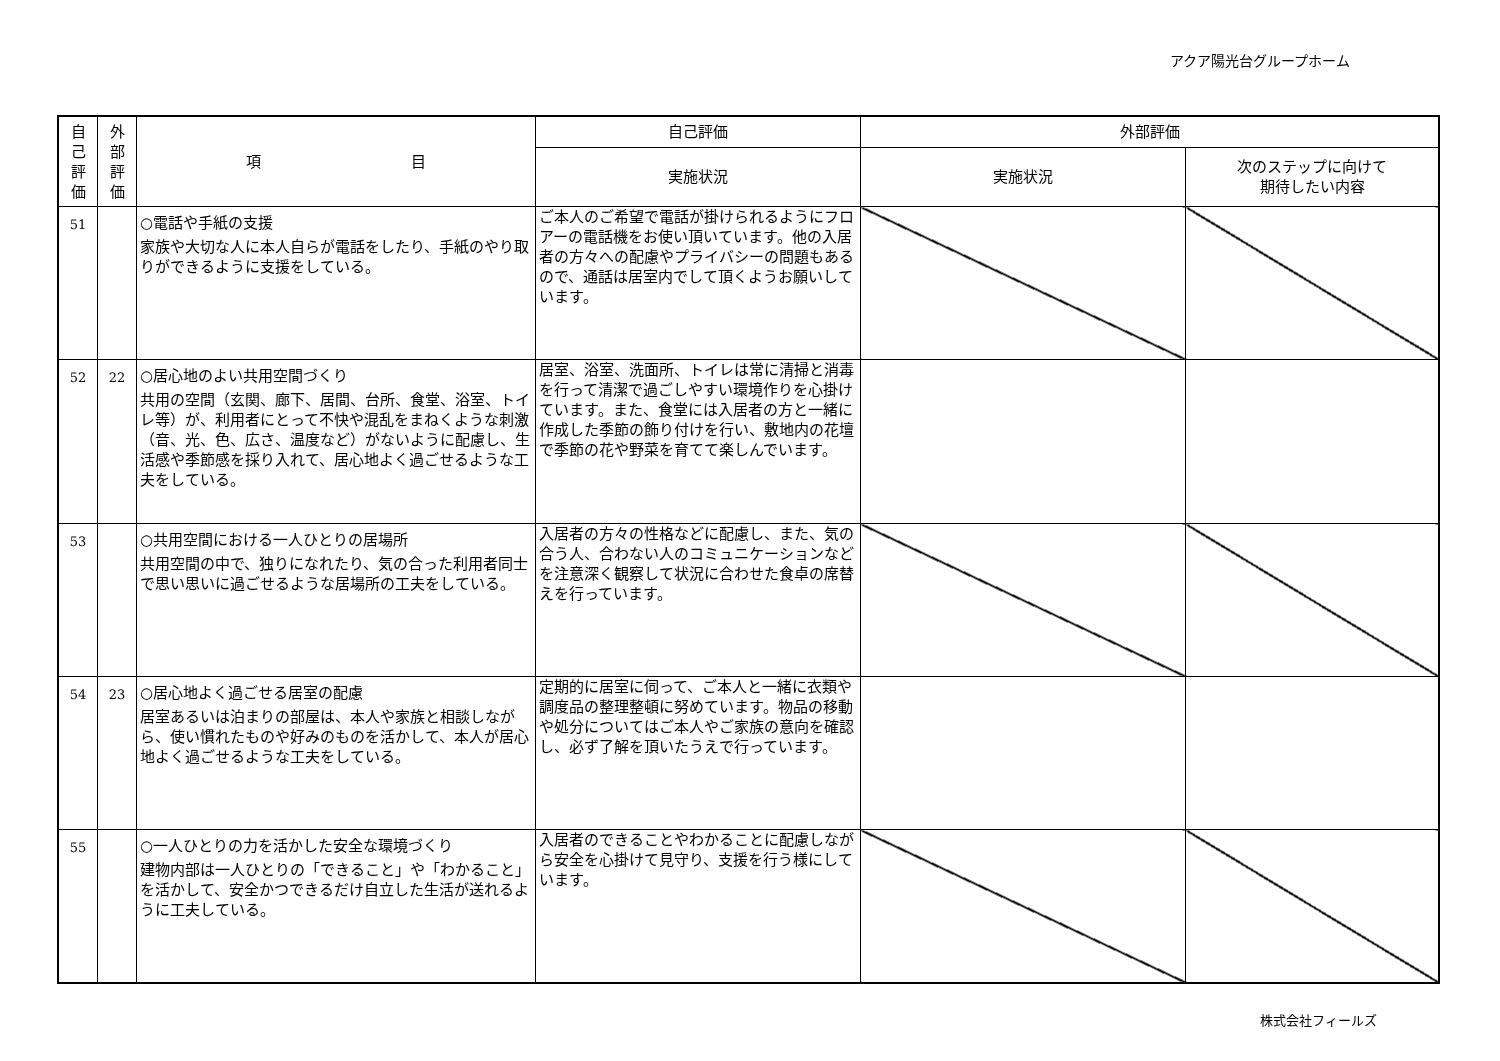アクア陽光台グループホーム
| 自 己 評 価 | 外 部 評 価 | 項 目 | 自己評価 | 外部評価 | |
| --- | --- | --- | --- | --- | --- |
| | | | 実施状況 | 実施状況 | 次のステップに向けて 期待したい内容 |
| 51 | | ○電話や手紙の支援 家族や大切な人に本人自らが電話をしたり、手紙のやり取りができるように支援をしている。 | ご本人のご希望で電話が掛けられるようにフロアーの電話機をお使い頂いています。他の入居者の方々への配慮やプライバシーの問題もあるので、通話は居室内でして頂くようお願いしています。 | | |
| 52 | 22 | ○居心地のよい共用空間づくり 共用の空間（玄関、廊下、居間、台所、食堂、浴室、トイレ等）が、利用者にとって不快や混乱をまねくような刺激（音、光、色、広さ、温度など）がないように配慮し、生活感や季節感を採り入れて、居心地よく過ごせるような工夫をしている。 | 居室、浴室、洗面所、トイレは常に清掃と消毒を行って清潔で過ごしやすい環境作りを心掛けています。また、食堂には入居者の方と一緒に作成した季節の飾り付けを行い、敷地内の花壇で季節の花や野菜を育てて楽しんでいます。 | | |
| 53 | | ○共用空間における一人ひとりの居場所 共用空間の中で、独りになれたり、気の合った利用者同士で思い思いに過ごせるような居場所の工夫をしている。 | 入居者の方々の性格などに配慮し、また、気の合う人、合わない人のコミュニケーションなどを注意深く観察して状況に合わせた食卓の席替えを行っています。 | | |
| 54 | 23 | ○居心地よく過ごせる居室の配慮 居室あるいは泊まりの部屋は、本人や家族と相談しながら、使い慣れたものや好みのものを活かして、本人が居心地よく過ごせるような工夫をしている。 | 定期的に居室に伺って、ご本人と一緒に衣類や調度品の整理整頓に努めています。物品の移動や処分についてはご本人やご家族の意向を確認し、必ず了解を頂いたうえで行っています。 | | |
| 55 | | ○一人ひとりの力を活かした安全な環境づくり 建物内部は一人ひとりの「できること」や「わかること」を活かして、安全かつできるだけ自立した生活が送れるように工夫している。 | 入居者のできることやわかることに配慮しながら安全を心掛けて見守り、支援を行う様にしています。 | | |
株式会社フィールズ